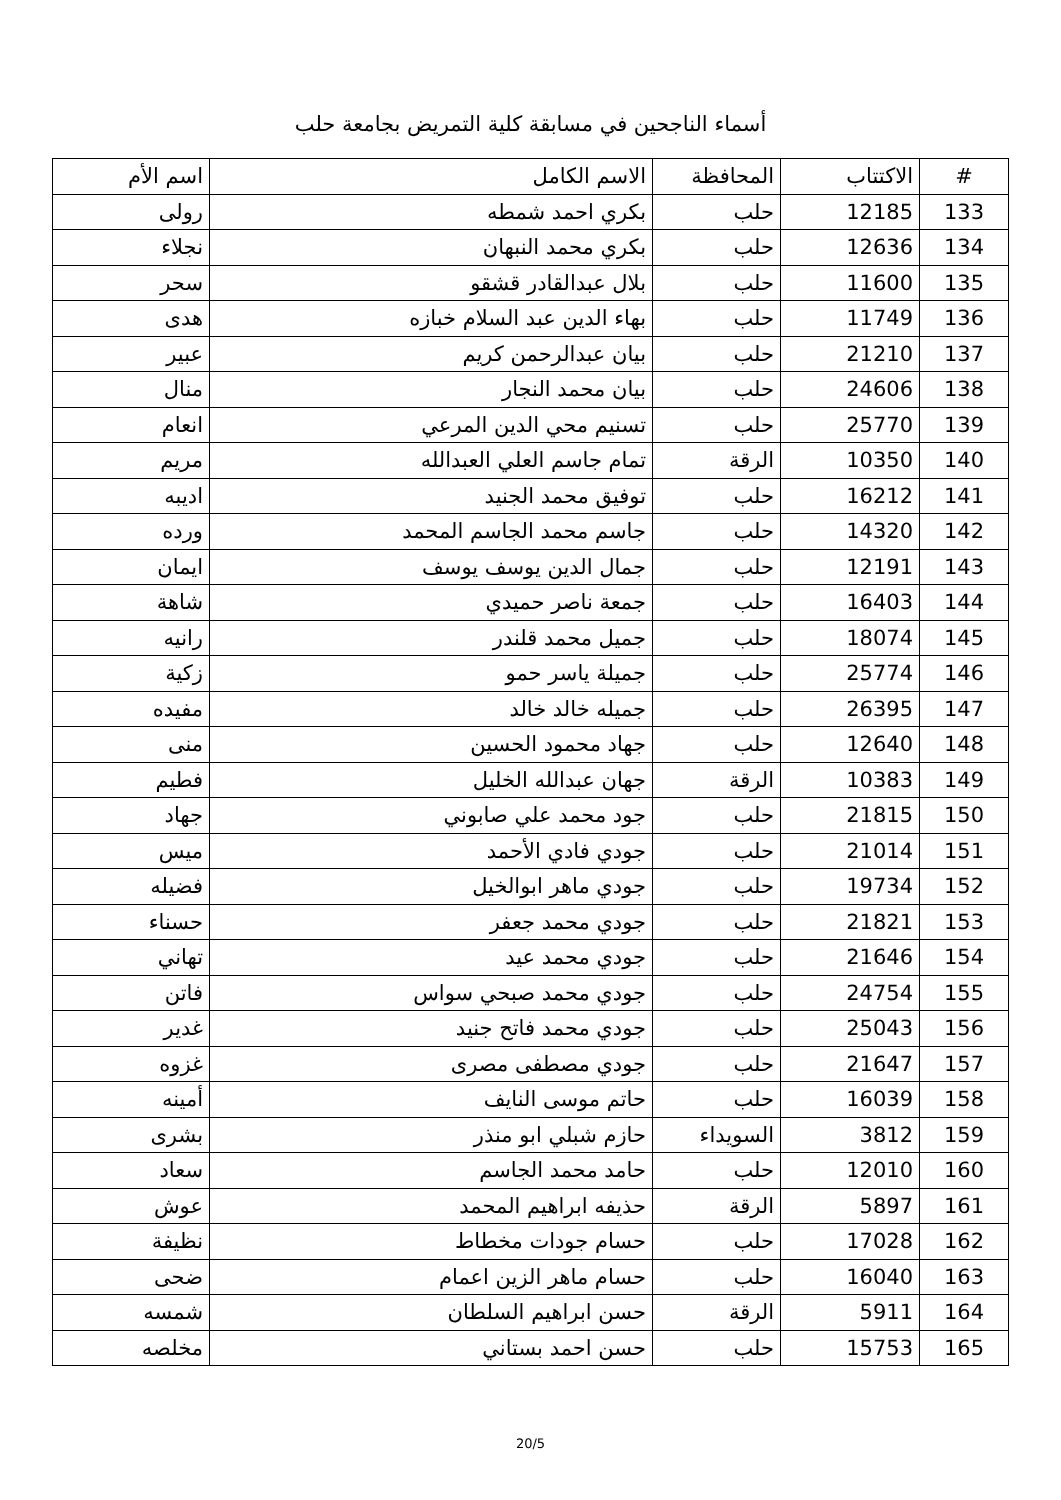أسماء الناجحين في مسابقة كلية التمريض بجامعة حلب
| # | الاكتتاب | المحافظة | الاسم الكامل | اسم الأم |
| --- | --- | --- | --- | --- |
| 133 | 12185 | حلب | بكري احمد شمطه | رولى |
| 134 | 12636 | حلب | بكري محمد النبهان | نجلاء |
| 135 | 11600 | حلب | بلال عبدالقادر قشقو | سحر |
| 136 | 11749 | حلب | بهاء الدين عبد السلام خبازه | هدى |
| 137 | 21210 | حلب | بيان عبدالرحمن كريم | عبير |
| 138 | 24606 | حلب | بيان محمد النجار | منال |
| 139 | 25770 | حلب | تسنيم محي الدين المرعي | انعام |
| 140 | 10350 | الرقة | تمام جاسم العلي العبدالله | مريم |
| 141 | 16212 | حلب | توفيق محمد الجنيد | اديبه |
| 142 | 14320 | حلب | جاسم محمد الجاسم المحمد | ورده |
| 143 | 12191 | حلب | جمال الدين يوسف يوسف | ايمان |
| 144 | 16403 | حلب | جمعة ناصر حميدي | شاهة |
| 145 | 18074 | حلب | جميل محمد قلندر | رانيه |
| 146 | 25774 | حلب | جميلة ياسر حمو | زكية |
| 147 | 26395 | حلب | جميله خالد خالد | مفيده |
| 148 | 12640 | حلب | جهاد محمود الحسين | منى |
| 149 | 10383 | الرقة | جهان عبدالله الخليل | فطيم |
| 150 | 21815 | حلب | جود محمد علي صابوني | جهاد |
| 151 | 21014 | حلب | جودي فادي الأحمد | ميس |
| 152 | 19734 | حلب | جودي ماهر ابوالخيل | فضيله |
| 153 | 21821 | حلب | جودي محمد جعفر | حسناء |
| 154 | 21646 | حلب | جودي محمد عيد | تهاني |
| 155 | 24754 | حلب | جودي محمد صبحي سواس | فاتن |
| 156 | 25043 | حلب | جودي محمد فاتح جنيد | غدير |
| 157 | 21647 | حلب | جودي مصطفى مصرى | غزوه |
| 158 | 16039 | حلب | حاتم موسى النايف | أمينه |
| 159 | 3812 | السويداء | حازم شبلي ابو منذر | بشرى |
| 160 | 12010 | حلب | حامد محمد الجاسم | سعاد |
| 161 | 5897 | الرقة | حذيفه ابراهيم المحمد | عوش |
| 162 | 17028 | حلب | حسام جودات مخطاط | نظيفة |
| 163 | 16040 | حلب | حسام ماهر الزين اعمام | ضحى |
| 164 | 5911 | الرقة | حسن ابراهيم السلطان | شمسه |
| 165 | 15753 | حلب | حسن احمد بستاني | مخلصه |
20/5